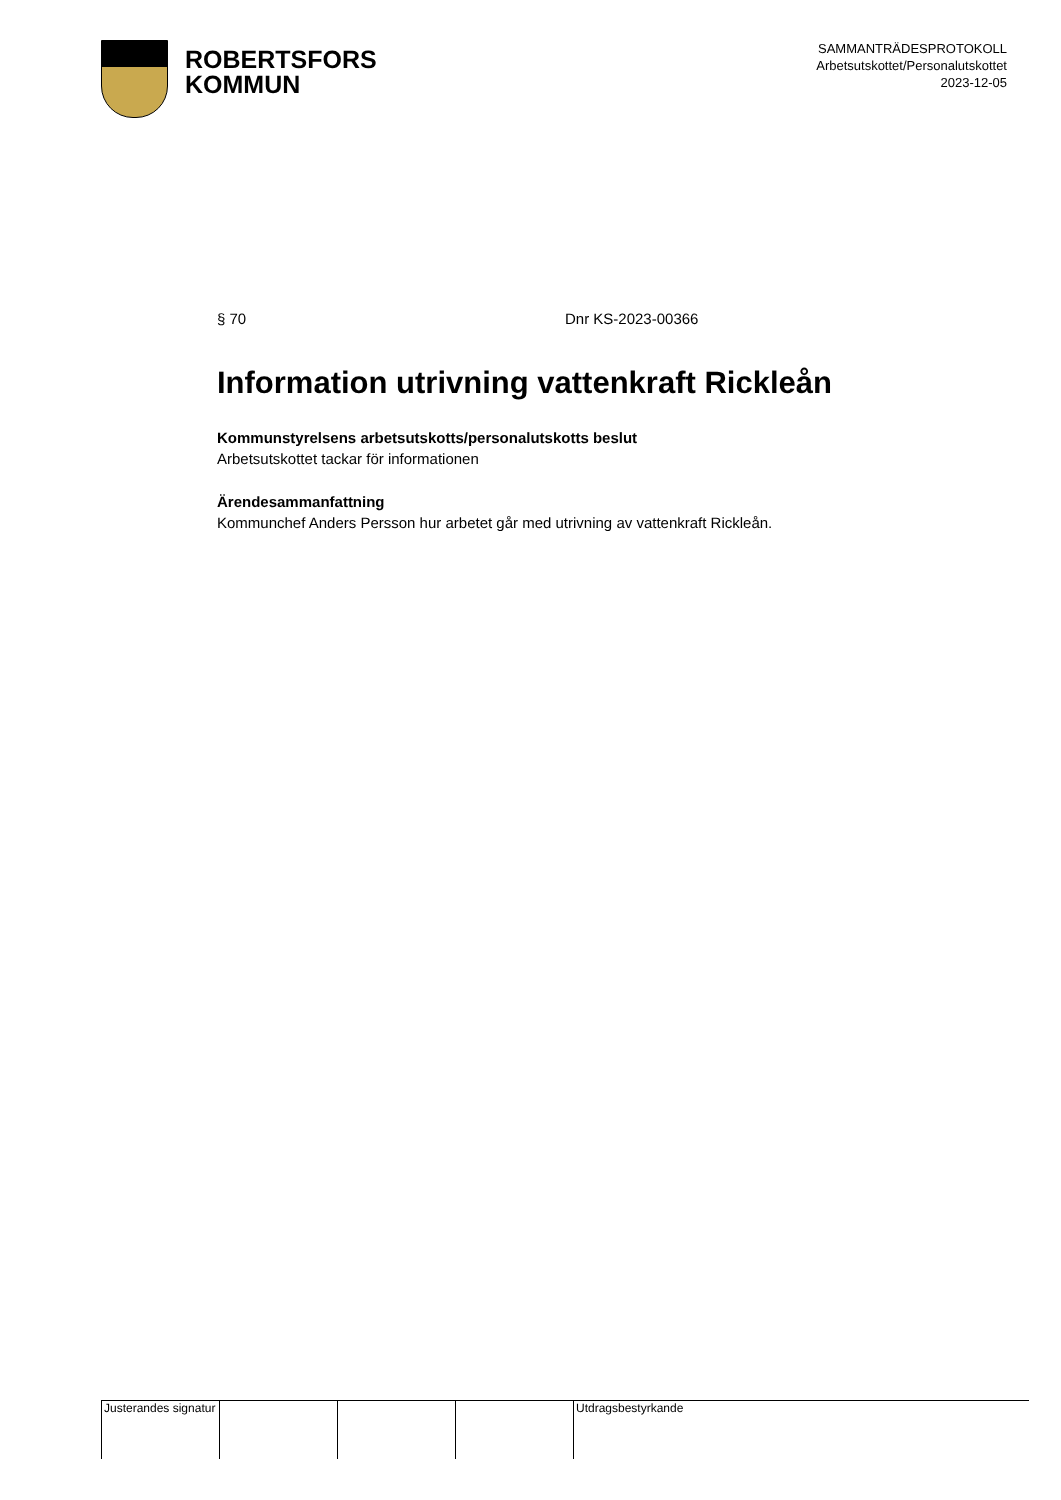ROBERTSFORS
KOMMUN
SAMMANTRÄDESPROTOKOLL
Arbetsutskottet/Personalutskottet
2023-12-05
§ 70 Dnr KS-2023-00366
Information utrivning vattenkraft Rickleån
Kommunstyrelsens arbetsutskotts/personalutskotts beslut
Arbetsutskottet tackar för informationen
Ärendesammanfattning
Kommunchef Anders Persson hur arbetet går med utrivning av vattenkraft Rickleån.
Justerandes signatur
Utdragsbestyrkande